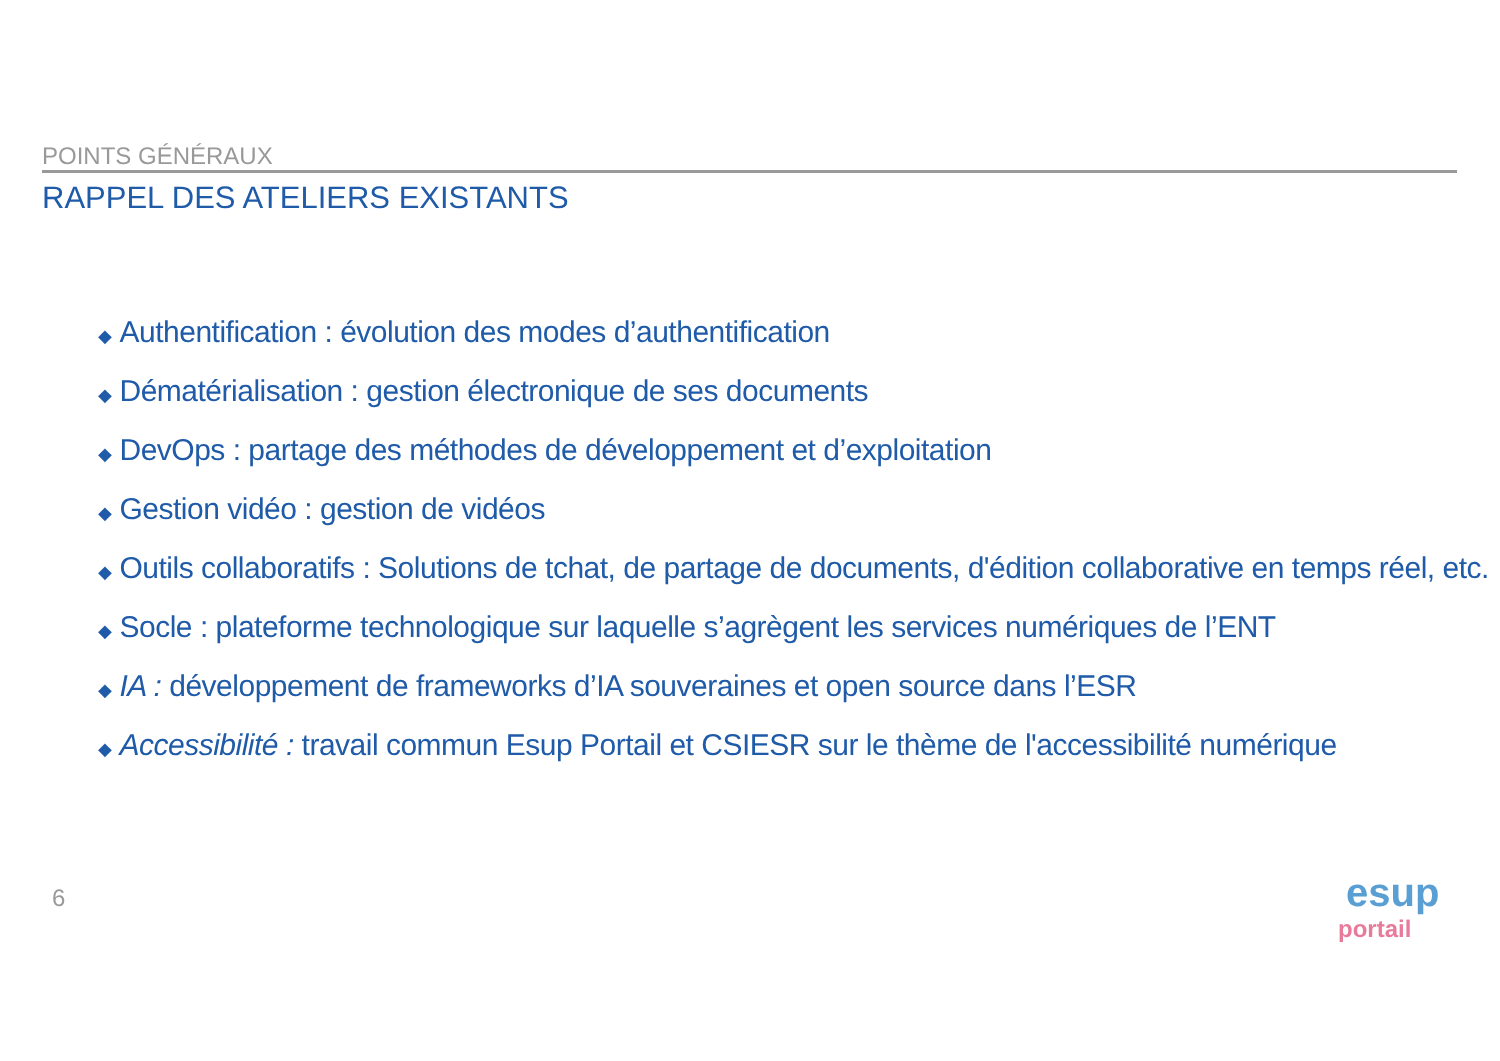POINTS GÉNÉRAUX
RAPPEL DES ATELIERS EXISTANTS
◆ Authentification : évolution des modes d’authentification
◆ Dématérialisation : gestion électronique de ses documents
◆ DevOps : partage des méthodes de développement et d’exploitation
◆ Gestion vidéo : gestion de vidéos
◆ Outils collaboratifs : Solutions de tchat, de partage de documents, d'édition collaborative en temps réel, etc.
◆ Socle : plateforme technologique sur laquelle s’agrègent les services numériques de l’ENT
◆ IA : développement de frameworks d’IA souveraines et open source dans l’ESR
◆ Accessibilité : travail commun Esup Portail et CSIESR sur le thème de l'accessibilité numérique
6
esup portail